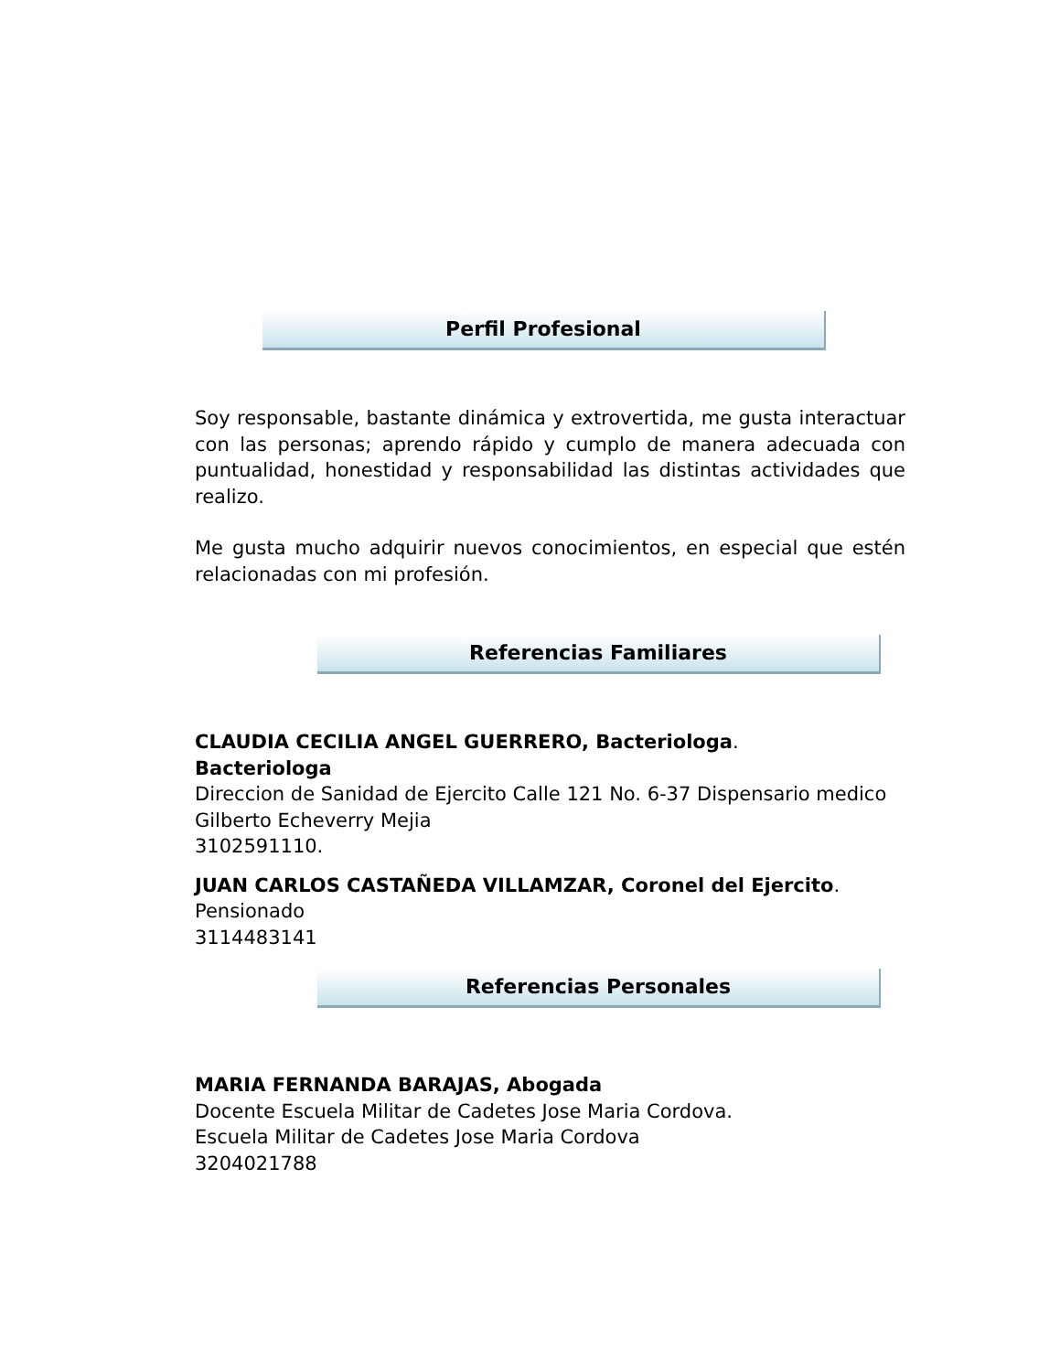Perfil Profesional
Soy responsable, bastante dinámica y extrovertida, me gusta interactuar con las personas; aprendo rápido y cumplo de manera adecuada con puntualidad, honestidad y responsabilidad las distintas actividades que realizo.
Me gusta mucho adquirir nuevos conocimientos, en especial que estén relacionadas con mi profesión.
Referencias Familiares
CLAUDIA CECILIA ANGEL GUERRERO, Bacteriologa.
Bacteriologa
Direccion de Sanidad de Ejercito Calle 121 No. 6-37 Dispensario medico Gilberto Echeverry Mejia
3102591110.
JUAN CARLOS CASTAÑEDA VILLAMZAR, Coronel del Ejercito.
Pensionado
3114483141
Referencias Personales
MARIA FERNANDA BARAJAS, Abogada
Docente Escuela Militar de Cadetes Jose Maria Cordova.
Escuela Militar de Cadetes Jose Maria Cordova
3204021788